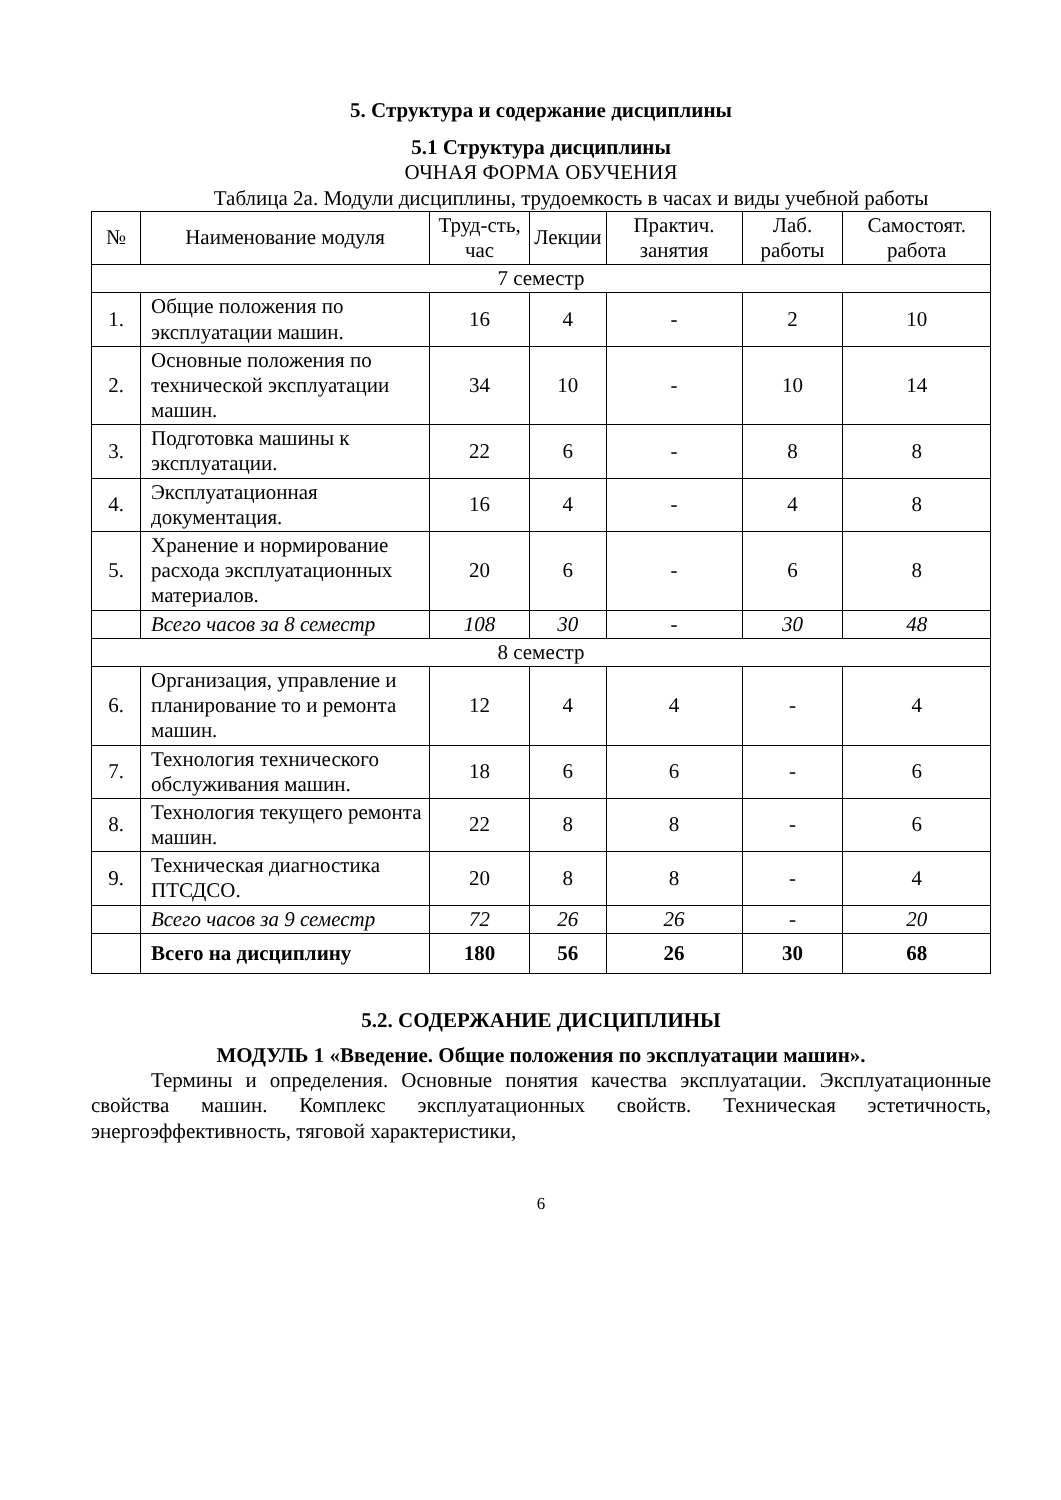5. Структура и содержание дисциплины
5.1 Структура дисциплины
ОЧНАЯ ФОРМА ОБУЧЕНИЯ
Таблица 2а. Модули дисциплины, трудоемкость в часах и виды учебной работы
| № | Наименование модуля | Труд-сть, час | Лекции | Практич. занятия | Лаб. работы | Самостоят. работа |
| --- | --- | --- | --- | --- | --- | --- |
| 7 семестр | | | | | | |
| 1. | Общие положения по эксплуатации машин. | 16 | 4 | - | 2 | 10 |
| 2. | Основные положения по технической эксплуатации машин. | 34 | 10 | - | 10 | 14 |
| 3. | Подготовка машины к эксплуатации. | 22 | 6 | - | 8 | 8 |
| 4. | Эксплуатационная документация. | 16 | 4 | - | 4 | 8 |
| 5. | Хранение и нормирование расхода эксплуатационных материалов. | 20 | 6 | - | 6 | 8 |
| | Всего часов за 8 семестр | 108 | 30 | - | 30 | 48 |
| 8 семестр | | | | | | |
| 6. | Организация, управление и планирование то и ремонта машин. | 12 | 4 | 4 | - | 4 |
| 7. | Технология технического обслуживания машин. | 18 | 6 | 6 | - | 6 |
| 8. | Технология текущего ремонта машин. | 22 | 8 | 8 | - | 6 |
| 9. | Техническая диагностика ПТСДСО. | 20 | 8 | 8 | - | 4 |
| | Всего часов за 9 семестр | 72 | 26 | 26 | - | 20 |
| | Всего на дисциплину | 180 | 56 | 26 | 30 | 68 |
5.2. СОДЕРЖАНИЕ ДИСЦИПЛИНЫ
МОДУЛЬ 1 «Введение. Общие положения по эксплуатации машин».
Термины и определения. Основные понятия качества эксплуатации. Эксплуатационные свойства машин. Комплекс эксплуатационных свойств. Техническая эстетичность, энергоэффективность, тяговой характеристики,
6